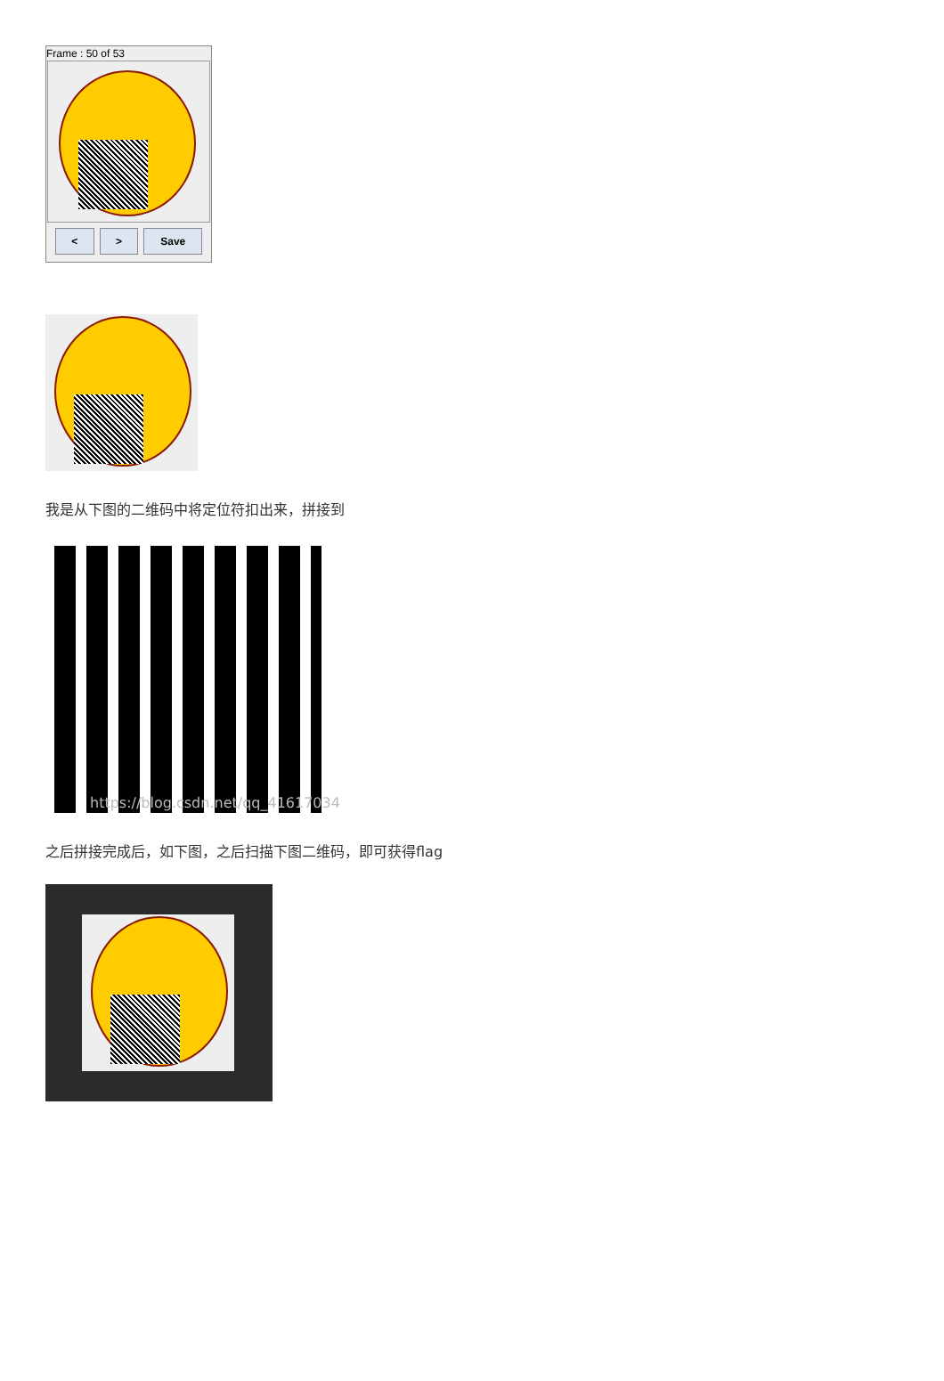Frame : 50 of 53
< > Save
我是从下图的二维码中将定位符扣出来，拼接到
https://blog.csdn.net/qq_41617034
之后拼接完成后，如下图，之后扫描下图二维码，即可获得flag